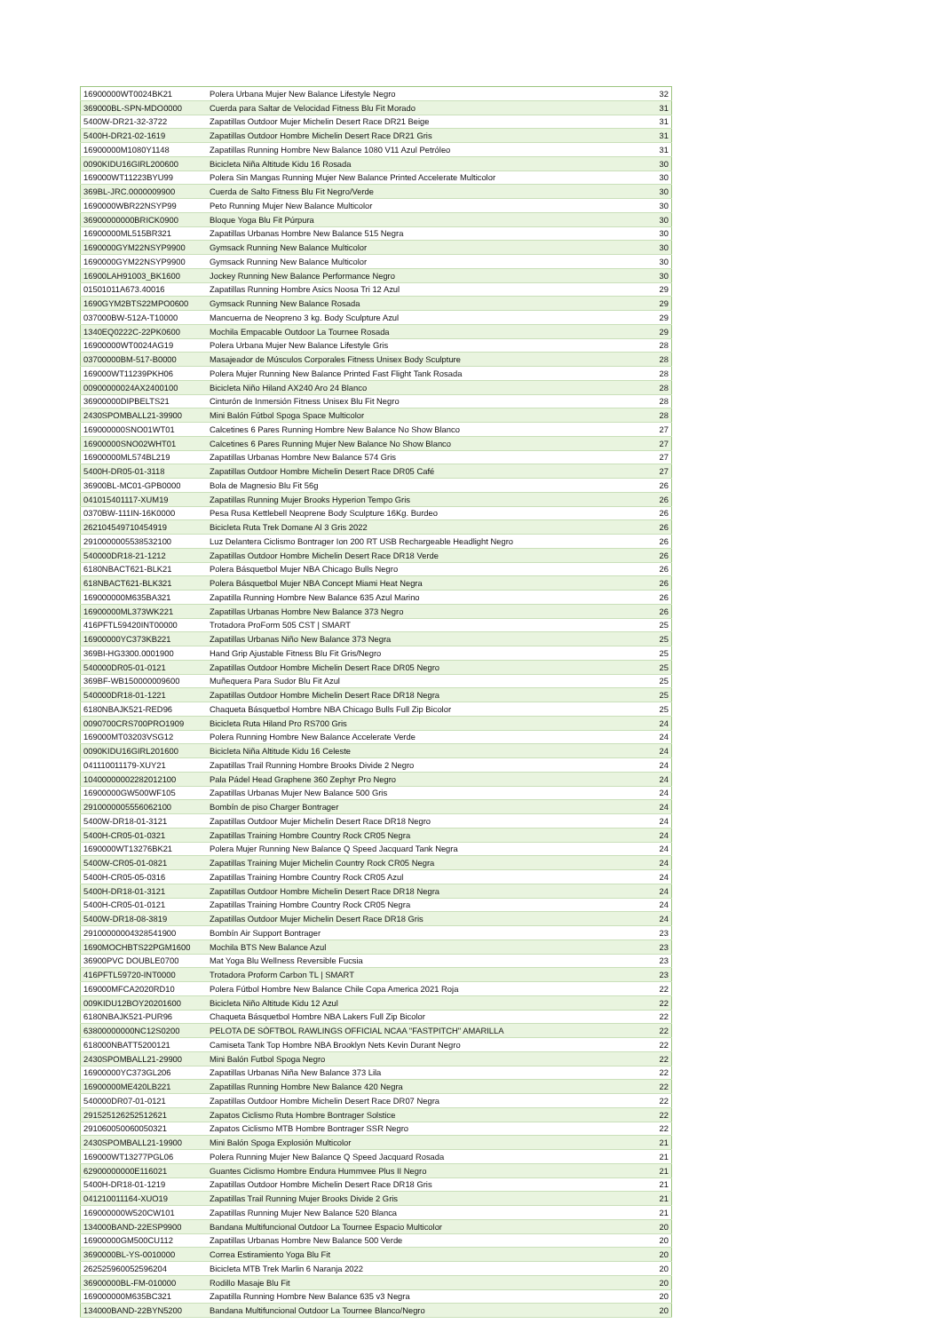| 16900000WT0024BK21 | Polera Urbana Mujer New Balance Lifestyle Negro | 32 |
| 369000BL-SPN-MDO0000 | Cuerda para Saltar de Velocidad Fitness Blu Fit Morado | 31 |
| 5400W-DR21-32-3722 | Zapatillas Outdoor Mujer Michelin Desert Race DR21 Beige | 31 |
| 5400H-DR21-02-1619 | Zapatillas Outdoor Hombre Michelin Desert Race DR21 Gris | 31 |
| 16900000M1080Y1148 | Zapatillas Running Hombre New Balance 1080 V11 Azul Petróleo | 31 |
| 0090KIDU16GIRL200600 | Bicicleta Niña Altitude Kidu 16 Rosada | 30 |
| 169000WT11223BYU99 | Polera Sin Mangas Running Mujer New Balance Printed Accelerate Multicolor | 30 |
| 369BL-JRC.0000009900 | Cuerda de Salto Fitness Blu Fit Negro/Verde | 30 |
| 1690000WBR22NSYP99 | Peto Running Mujer New Balance Multicolor | 30 |
| 36900000000BRICK0900 | Bloque Yoga Blu Fit Púrpura | 30 |
| 16900000ML515BR321 | Zapatillas Urbanas Hombre New Balance 515 Negra | 30 |
| 1690000GYM22NSYP9900 | Gymsack Running New Balance Multicolor | 30 |
| 1690000GYM22NSYP9900 | Gymsack Running New Balance Multicolor | 30 |
| 16900LAH91003_BK1600 | Jockey Running New Balance Performance Negro | 30 |
| 01501011A673.40016 | Zapatillas Running Hombre Asics Noosa Tri 12 Azul | 29 |
| 1690GYM2BTS22MPO0600 | Gymsack Running New Balance Rosada | 29 |
| 037000BW-512A-T10000 | Mancuerna de Neopreno 3 kg. Body Sculpture Azul | 29 |
| 1340EQ0222C-22PK0600 | Mochila Empacable Outdoor La Tournee Rosada | 29 |
| 16900000WT0024AG19 | Polera Urbana Mujer New Balance Lifestyle Gris | 28 |
| 03700000BM-517-B0000 | Masajeador de Músculos Corporales Fitness Unisex Body Sculpture | 28 |
| 169000WT11239PKH06 | Polera Mujer Running New Balance Printed Fast Flight Tank Rosada | 28 |
| 00900000024AX2400100 | Bicicleta Niño Hiland AX240 Aro 24 Blanco | 28 |
| 36900000DIPBELTS21 | Cinturón de Inmersión Fitness Unisex Blu Fit Negro | 28 |
| 2430SPOMBALL21-39900 | Mini Balón Fútbol Spoga Space Multicolor | 28 |
| 169000000SNO01WT01 | Calcetines 6 Pares Running Hombre New Balance No Show Blanco | 27 |
| 16900000SNO02WHT01 | Calcetines 6 Pares Running Mujer New Balance No Show Blanco | 27 |
| 16900000ML574BL219 | Zapatillas Urbanas Hombre New Balance 574 Gris | 27 |
| 5400H-DR05-01-3118 | Zapatillas Outdoor Hombre Michelin Desert Race DR05 Café | 27 |
| 36900BL-MC01-GPB0000 | Bola de Magnesio Blu Fit 56g | 26 |
| 041015401117-XUM19 | Zapatillas Running Mujer Brooks Hyperion Tempo Gris | 26 |
| 0370BW-111IN-16K0000 | Pesa Rusa Kettlebell Neoprene Body Sculpture 16Kg. Burdeo | 26 |
| 262104549710454919 | Bicicleta Ruta Trek Domane Al 3 Gris 2022 | 26 |
| 29100000055385321​00 | Luz Delantera Ciclismo Bontrager Ion 200 RT USB Rechargeable Headlight Negro | 26 |
| 540000DR18-21-1212 | Zapatillas Outdoor Hombre Michelin Desert Race DR18 Verde | 26 |
| 6180NBACT621-BLK21 | Polera Básquetbol Mujer NBA Chicago Bulls Negro | 26 |
| 618NBACT621-BLK321 | Polera Básquetbol Mujer NBA Concept Miami Heat Negra | 26 |
| 169000000M635BA321 | Zapatilla Running Hombre New Balance 635 Azul Marino | 26 |
| 16900000ML373WK221 | Zapatillas Urbanas Hombre New Balance 373 Negro | 26 |
| 416PFTL59420INT00000 | Trotadora ProForm 505 CST / SMART | 25 |
| 16900000YC373KB221 | Zapatillas Urbanas Niño New Balance 373 Negra | 25 |
| 369BI-HG3300.0001900 | Hand Grip Ajustable Fitness Blu Fit Gris/Negro | 25 |
| 540000DR05-01-0121 | Zapatillas Outdoor Hombre Michelin Desert Race DR05 Negro | 25 |
| 369BF-WB150000009600 | Muñequera Para Sudor Blu Fit Azul | 25 |
| 540000DR18-01-1221 | Zapatillas Outdoor Hombre Michelin Desert Race DR18 Negra | 25 |
| 6180NBAJK521-RED96 | Chaqueta Básquetbol Hombre NBA Chicago Bulls Full Zip Bicolor | 25 |
| 0090700CRS700PRO1909 | Bicicleta Ruta Hiland Pro RS700 Gris | 24 |
| 169000MT03203VSG12 | Polera Running Hombre New Balance Accelerate Verde | 24 |
| 0090KIDU16GIRL201600 | Bicicleta Niña Altitude Kidu 16 Celeste | 24 |
| 041110011179-XUY21 | Zapatillas Trail Running Hombre Brooks Divide 2 Negro | 24 |
| 10400000002282012100 | Pala Pádel Head Graphene 360 Zephyr Pro Negro | 24 |
| 16900000GW500WF105 | Zapatillas Urbanas Mujer New Balance 500 Gris | 24 |
| 29100000055560621​00 | Bombín de piso Charger Bontrager | 24 |
| 5400W-DR18-01-3121 | Zapatillas Outdoor Mujer Michelin Desert Race DR18 Negro | 24 |
| 5400H-CR05-01-0321 | Zapatillas Training Hombre Country Rock CR05 Negra | 24 |
| 1690000WT13276BK21 | Polera Mujer Running New Balance Q Speed Jacquard Tank Negra | 24 |
| 5400W-CR05-01-0821 | Zapatillas Training Mujer Michelin Country Rock CR05 Negra | 24 |
| 5400H-CR05-05-0316 | Zapatillas Training Hombre Country Rock CR05 Azul | 24 |
| 5400H-DR18-01-3121 | Zapatillas Outdoor Hombre Michelin Desert Race DR18 Negra | 24 |
| 5400H-CR05-01-0121 | Zapatillas Training Hombre Country Rock CR05 Negra | 24 |
| 5400W-DR18-08-3819 | Zapatillas Outdoor Mujer Michelin Desert Race DR18 Gris | 24 |
| 29100000004328541900 | Bombín Air Support Bontrager | 23 |
| 1690MOCHBTS22PGM1600 | Mochila BTS New Balance Azul | 23 |
| 36900PVC DOUBLE0700 | Mat Yoga Blu Wellness Reversible Fucsia | 23 |
| 416PFTL59720-INT0000 | Trotadora Proform Carbon TL / SMART | 23 |
| 169000MFCA2020RD10 | Polera Fútbol Hombre New Balance Chile Copa America 2021 Roja | 22 |
| 009KIDU12BOY20201600 | Bicicleta Niño Altitude Kidu 12 Azul | 22 |
| 6180NBAJK521-PUR96 | Chaqueta Básquetbol Hombre NBA Lakers Full Zip Bicolor | 22 |
| 63800000000NC12S0200 | PELOTA DE SÓFTBOL RAWLINGS OFFICIAL NCAA "FASTPITCH" AMARILLA | 22 |
| 618000NBATT5200121 | Camiseta Tank Top Hombre NBA Brooklyn Nets Kevin Durant Negro | 22 |
| 2430SPOMBALL21-29900 | Mini Balón Futbol Spoga Negro | 22 |
| 16900000YC373GL206 | Zapatillas Urbanas Niña New Balance 373 Lila | 22 |
| 16900000ME420LB221 | Zapatillas Running Hombre New Balance 420 Negra | 22 |
| 540000DR07-01-0121 | Zapatillas Outdoor Hombre Michelin Desert Race DR07 Negra | 22 |
| 291525126252512621 | Zapatos Ciclismo Ruta Hombre Bontrager Solstice | 22 |
| 291060050060050321 | Zapatos Ciclismo MTB Hombre Bontrager SSR Negro | 22 |
| 2430SPOMBALL21-19900 | Mini Balón Spoga Explosión Multicolor | 21 |
| 169000WT13277PGL06 | Polera Running Mujer New Balance Q Speed Jacquard Rosada | 21 |
| 62900000000E116021 | Guantes Ciclismo Hombre Endura Hummvee Plus II Negro | 21 |
| 5400H-DR18-01-1219 | Zapatillas Outdoor Hombre Michelin Desert Race DR18 Gris | 21 |
| 041210011164-XUO19 | Zapatillas Trail Running Mujer Brooks Divide 2 Gris | 21 |
| 169000000W520CW101 | Zapatillas Running Mujer New Balance 520 Blanca | 21 |
| 134000BAND-22ESP9900 | Bandana Multifuncional Outdoor La Tournee Espacio Multicolor | 20 |
| 16900000GM500CU112 | Zapatillas Urbanas Hombre New Balance 500 Verde | 20 |
| 3690000BL-YS-0010000 | Correa Estiramiento Yoga Blu Fit | 20 |
| 262525960052596204 | Bicicleta MTB Trek Marlin 6 Naranja 2022 | 20 |
| 36900000BL-FM-010000 | Rodillo Masaje Blu Fit | 20 |
| 169000000M635BC321 | Zapatilla Running Hombre New Balance 635 v3 Negra | 20 |
| 134000BAND-22BYN5200 | Bandana Multifuncional Outdoor La Tournee Blanco/Negro | 20 |